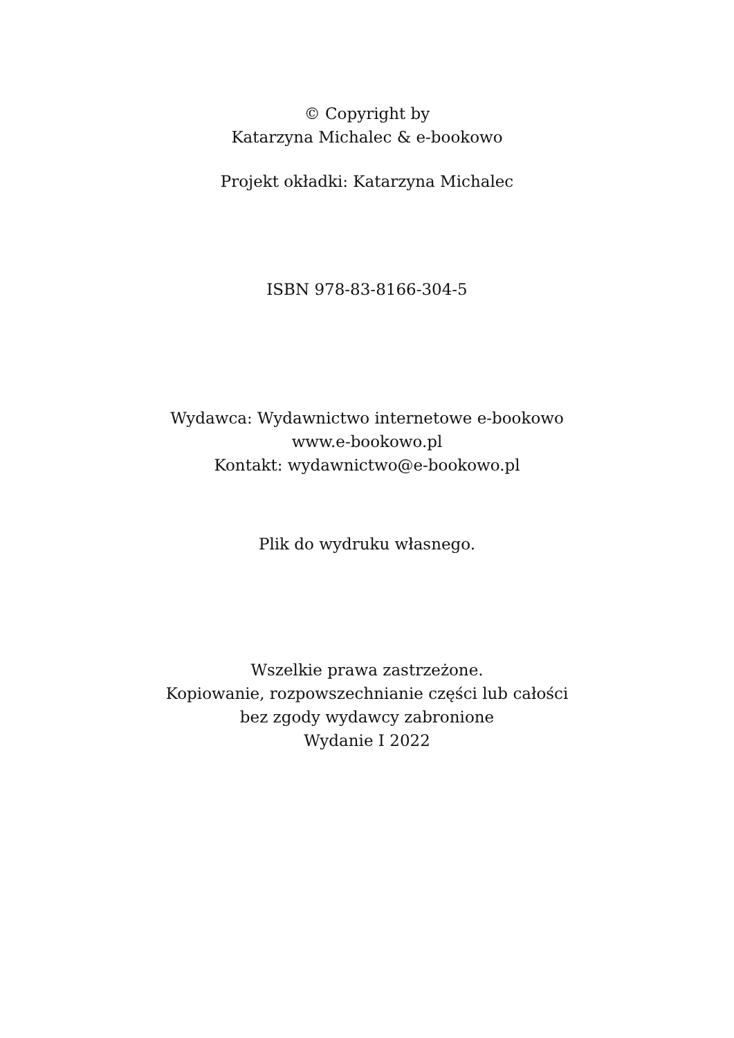© Copyright by
Katarzyna Michalec & e-bookowo
Projekt okładki: Katarzyna Michalec
ISBN 978-83-8166-304-5
Wydawca: Wydawnictwo internetowe e-bookowo
www.e-bookowo.pl
Kontakt: wydawnictwo@e-bookowo.pl
Plik do wydruku własnego.
Wszelkie prawa zastrzeżone.
Kopiowanie, rozpowszechnianie części lub całości
bez zgody wydawcy zabronione
Wydanie I 2022